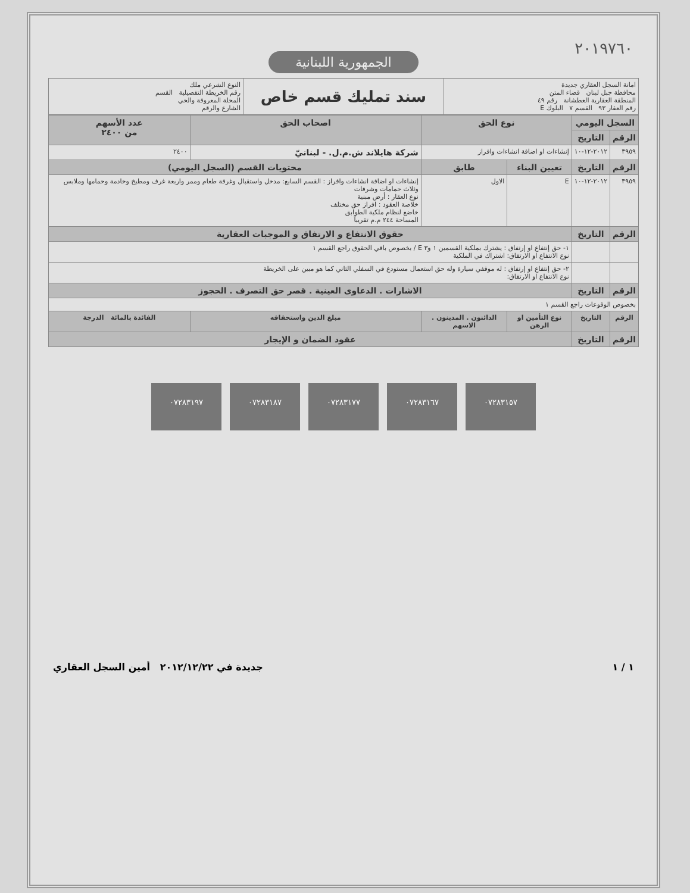٢٠١٩٧٦٠
الجمهورية اللبنانية
| امانة السجل العقاري جديدة محافظة جبل لبنان قضاء المتن المنطقة العقارية العطشانة رقم ٤٩ رقم العقار ٩٣ القسم ٧ البلوك E | سند تمليك قسم خاص | النوع الشرعي ملك رقم الخريطة التفصيلية القسم المحلة المعروفة والحي الشارع والرقم |
| السجل اليومي | | نوع الحق | | اصحاب الحق | عدد الأسهم من ٢٤٠٠ |
| الرقم | التاريخ | | | | |
| ٣٩٥٩ | ٢٠١٢-١٢-١٠ | إنشاءات او اضافة انشاءات وافراز | | شركة هايلاند ش.م.ل. - لبنانيّ | ٢٤٠٠ |
| الرقم | التاريخ | تعيين البناء | طابق | محتويات القسم (السجل اليومي) | |
| ٣٩٥٩ | ٢٠١٢-١٢-١٠ | E | الاول | إنشاءات او اضافة انشاءات وافراز : القسم السابع: مدخل واستقبال وغرفة طعام وممر واربعة غرف ومطبخ وخادمة وحمامها وملابس وثلاث حمامات وشرفات نوع العقار : أرض مبنية خلاصة العقود : افراز حق مختلف خاضع لنظام ملكية الطوابق المساحة ٢٤٤ م.م تقريباً | |
| الرقم | التاريخ | حقوق الانتفاع و الارتفاق و الموجبات العقارية | | | |
| | | ١- حق إنتفاع او إرتفاق : يشترك بملكية القسمين ١ و٣ E / بخصوص باقي الحقوق راجع القسم ١ نوع الانتفاع او الارتفاق: اشتراك في الملكية | | | |
| | | ٢- حق إنتفاع او إرتفاق : له موقفي سيارة وله حق استعمال مستودع في السفلي الثاني كما هو مبين على الخريطة نوع الانتفاع او الارتفاق: | | | |
| الرقم | التاريخ | الاشارات . الدعاوى العينية . قصر حق التصرف . الحجوز | | | |
| بخصوص الوقوعات راجع القسم ١ | | | | | |
| الرقم | التاريخ | نوع التأمين او الرهن | الدائنون . المدينون . الاسهم | مبلغ الدين واستحقاقه | الفائدة بالمائة الدرجة |
| الرقم | التاريخ | عقود الضمان و الإيجار | | | |
٠٧٢٨٣١٩٧ ٠٧٢٨٣١٨٧ ٠٧٢٨٣١٧٧ ٠٧٢٨٣١٦٧ ٠٧٢٨٣١٥٧
١ / ١ جديدة في ٢٠١٢/١٢/٢٢ أمين السجل العقاري